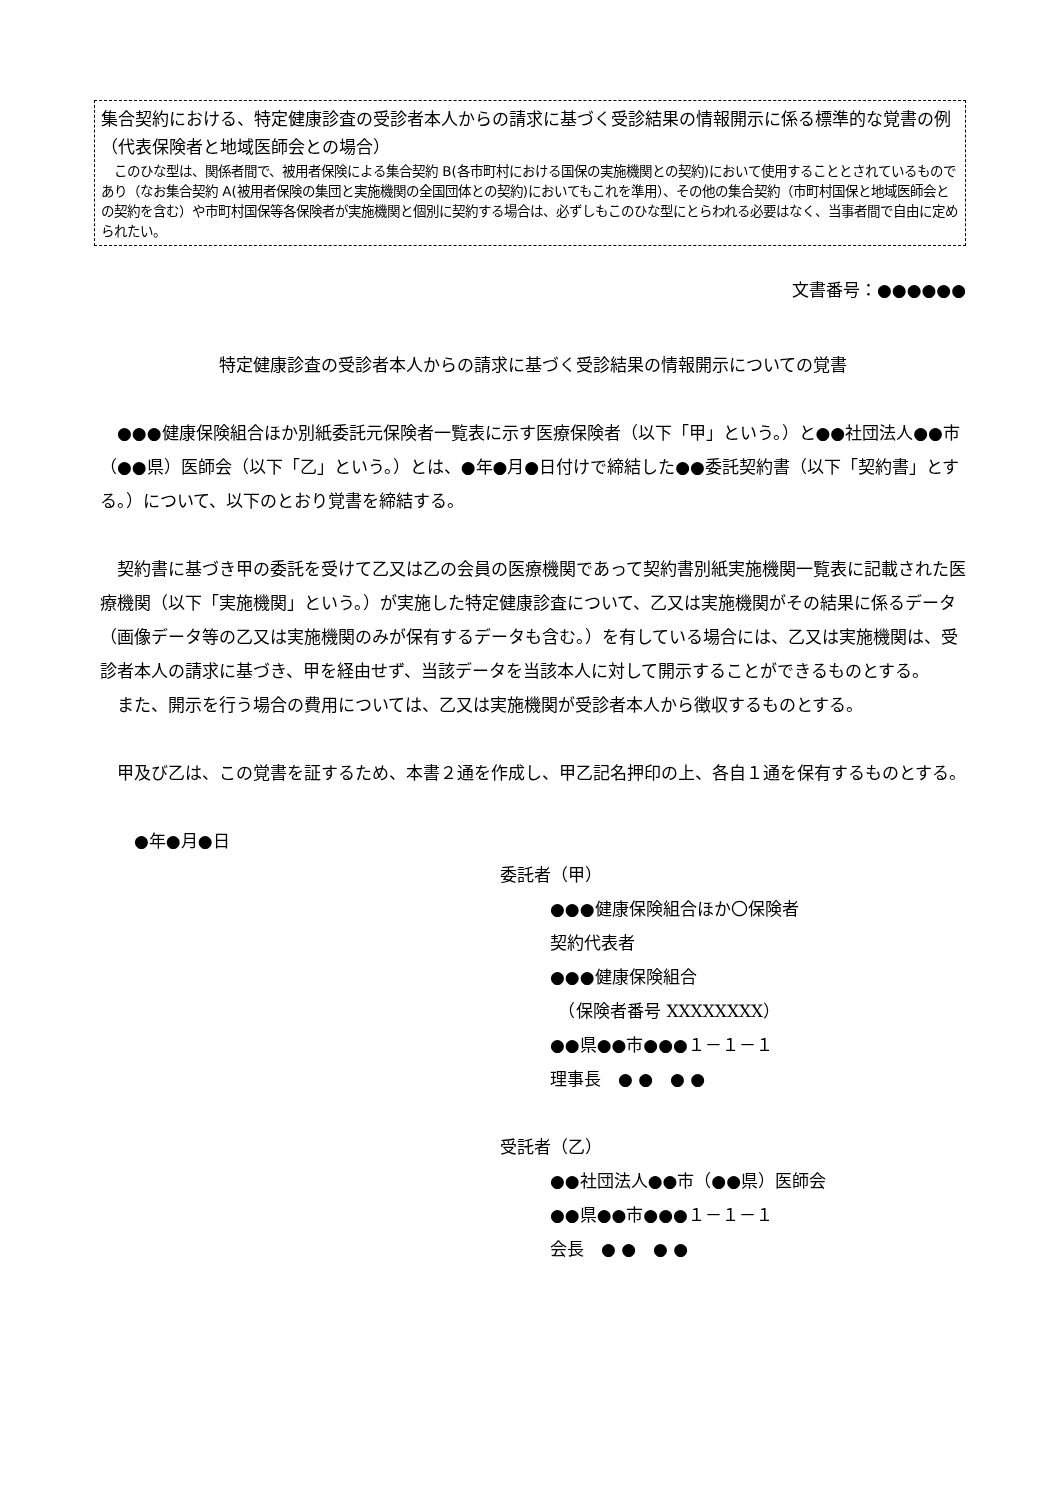集合契約における、特定健康診査の受診者本人からの請求に基づく受診結果の情報開示に係る標準的な覚書の例（代表保険者と地域医師会との場合）
　このひな型は、関係者間で、被用者保険による集合契約 B(各市町村における国保の実施機関との契約)において使用することとされているものであり（なお集合契約 A(被用者保険の集団と実施機関の全国団体との契約)においてもこれを準用）、その他の集合契約（市町村国保と地域医師会との契約を含む）や市町村国保等各保険者が実施機関と個別に契約する場合は、必ずしもこのひな型にとらわれる必要はなく、当事者間で自由に定められたい。
文書番号：●●●●●●
特定健康診査の受診者本人からの請求に基づく受診結果の情報開示についての覚書
●●●健康保険組合ほか別紙委託元保険者一覧表に示す医療保険者（以下「甲」という。）と●●社団法人●●市（●●県）医師会（以下「乙」という。）とは、●年●月●日付けで締結した●●委託契約書（以下「契約書」とする。）について、以下のとおり覚書を締結する。
契約書に基づき甲の委託を受けて乙又は乙の会員の医療機関であって契約書別紙実施機関一覧表に記載された医療機関（以下「実施機関」という。）が実施した特定健康診査について、乙又は実施機関がその結果に係るデータ（画像データ等の乙又は実施機関のみが保有するデータも含む。）を有している場合には、乙又は実施機関は、受診者本人の請求に基づき、甲を経由せず、当該データを当該本人に対して開示することができるものとする。
また、開示を行う場合の費用については、乙又は実施機関が受診者本人から徴収するものとする。
甲及び乙は、この覚書を証するため、本書２通を作成し、甲乙記名押印の上、各自１通を保有するものとする。
●年●月●日
委託者（甲）
●●●健康保険組合ほか〇保険者
契約代表者
●●●健康保険組合
　（保険者番号 XXXXXXXX）
●●県●●市●●●１－１－１
理事長　● ●　● ●
受託者（乙）
●●社団法人●●市（●●県）医師会
●●県●●市●●●１－１－１
会長　● ●　● ●